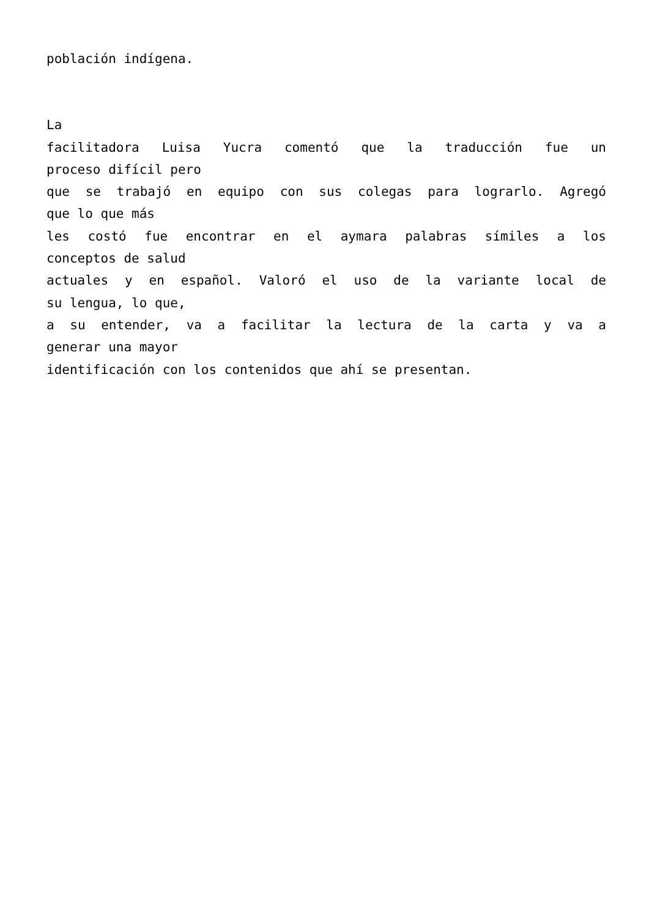población indígena.
La
facilitadora Luisa Yucra comentó que la traducción fue un
proceso difícil pero
que se trabajó en equipo con sus colegas para lograrlo. Agregó
que lo que más
les costó fue encontrar en el aymara palabras símiles a los
conceptos de salud
actuales y en español. Valoró el uso de la variante local de
su lengua, lo que,
a su entender, va a facilitar la lectura de la carta y va a
generar una mayor
identificación con los contenidos que ahí se presentan.